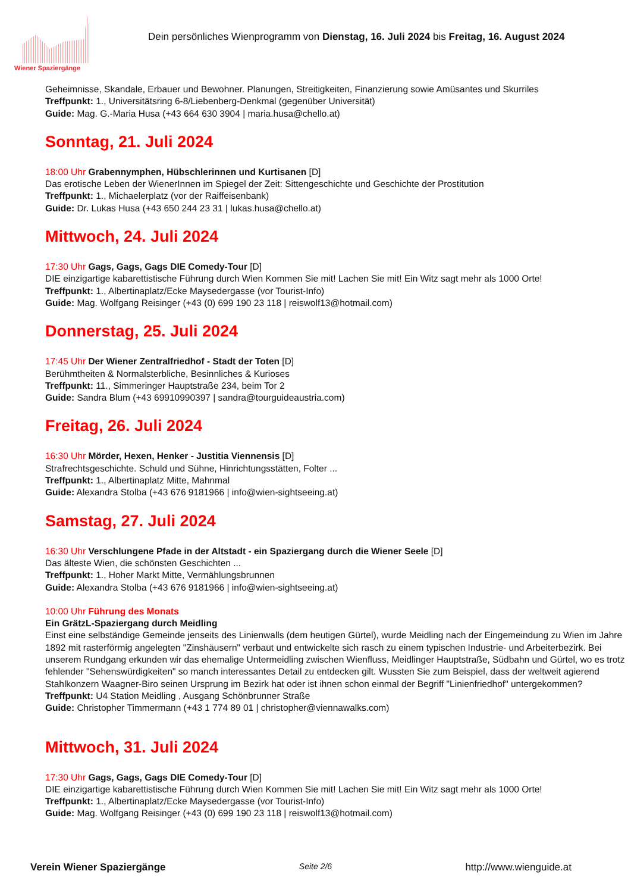Wiener Spaziergänge
Dein persönliches Wienprogramm von Dienstag, 16. Juli 2024 bis Freitag, 16. August 2024
Geheimnisse, Skandale, Erbauer und Bewohner. Planungen, Streitigkeiten, Finanzierung sowie Amüsantes und Skurriles
Treffpunkt: 1., Universitätsring 6-8/Liebenberg-Denkmal (gegenüber Universität)
Guide: Mag. G.-Maria Husa (+43 664 630 3904 | maria.husa@chello.at)
Sonntag, 21. Juli 2024
18:00 Uhr Grabennymphen, Hübschlerinnen und Kurtisanen [D]
Das erotische Leben der WienerInnen im Spiegel der Zeit: Sittengeschichte und Geschichte der Prostitution
Treffpunkt: 1., Michaelerplatz (vor der Raiffeisenbank)
Guide: Dr. Lukas Husa (+43 650 244 23 31 | lukas.husa@chello.at)
Mittwoch, 24. Juli 2024
17:30 Uhr Gags, Gags, Gags DIE Comedy-Tour [D]
DIE einzigartige kabarettistische Führung durch Wien Kommen Sie mit! Lachen Sie mit! Ein Witz sagt mehr als 1000 Orte!
Treffpunkt: 1., Albertinaplatz/Ecke Maysedergasse (vor Tourist-Info)
Guide: Mag. Wolfgang Reisinger (+43 (0) 699 190 23 118 | reiswolf13@hotmail.com)
Donnerstag, 25. Juli 2024
17:45 Uhr Der Wiener Zentralfriedhof - Stadt der Toten [D]
Berühmtheiten & Normalsterbliche, Besinnliches & Kurioses
Treffpunkt: 11., Simmeringer Hauptstraße 234, beim Tor 2
Guide: Sandra Blum (+43 69910990397 | sandra@tourguideaustria.com)
Freitag, 26. Juli 2024
16:30 Uhr Mörder, Hexen, Henker - Justitia Viennensis [D]
Strafrechtsgeschichte. Schuld und Sühne, Hinrichtungsstätten, Folter ...
Treffpunkt: 1., Albertinaplatz Mitte, Mahnmal
Guide: Alexandra Stolba (+43 676 9181966 | info@wien-sightseeing.at)
Samstag, 27. Juli 2024
16:30 Uhr Verschlungene Pfade in der Altstadt - ein Spaziergang durch die Wiener Seele [D]
Das älteste Wien, die schönsten Geschichten ...
Treffpunkt: 1., Hoher Markt Mitte, Vermählungsbrunnen
Guide: Alexandra Stolba (+43 676 9181966 | info@wien-sightseeing.at)
10:00 Uhr Führung des Monats
Ein GrätzL-Spaziergang durch Meidling
Einst eine selbständige Gemeinde jenseits des Linienwalls (dem heutigen Gürtel), wurde Meidling nach der Eingemeindung zu Wien im Jahre 1892 mit rasterförmig angelegten "Zinshäusern" verbaut und entwickelte sich rasch zu einem typischen Industrie- und Arbeiterbezirk. Bei unserem Rundgang erkunden wir das ehemalige Untermeidling zwischen Wienfluss, Meidlinger Hauptstraße, Südbahn und Gürtel, wo es trotz fehlender "Sehenswürdigkeiten" so manch interessantes Detail zu entdecken gilt. Wussten Sie zum Beispiel, dass der weltweit agierend Stahlkonzern Waagner-Biro seinen Ursprung im Bezirk hat oder ist ihnen schon einmal der Begriff "Linienfriedhof" untergekommen?
Treffpunkt: U4 Station Meidling , Ausgang Schönbrunner Straße
Guide: Christopher Timmermann (+43 1 774 89 01 | christopher@viennawalks.com)
Mittwoch, 31. Juli 2024
17:30 Uhr Gags, Gags, Gags DIE Comedy-Tour [D]
DIE einzigartige kabarettistische Führung durch Wien Kommen Sie mit! Lachen Sie mit! Ein Witz sagt mehr als 1000 Orte!
Treffpunkt: 1., Albertinaplatz/Ecke Maysedergasse (vor Tourist-Info)
Guide: Mag. Wolfgang Reisinger (+43 (0) 699 190 23 118 | reiswolf13@hotmail.com)
Verein Wiener Spaziergänge Seite 2/6 http://www.wienguide.at